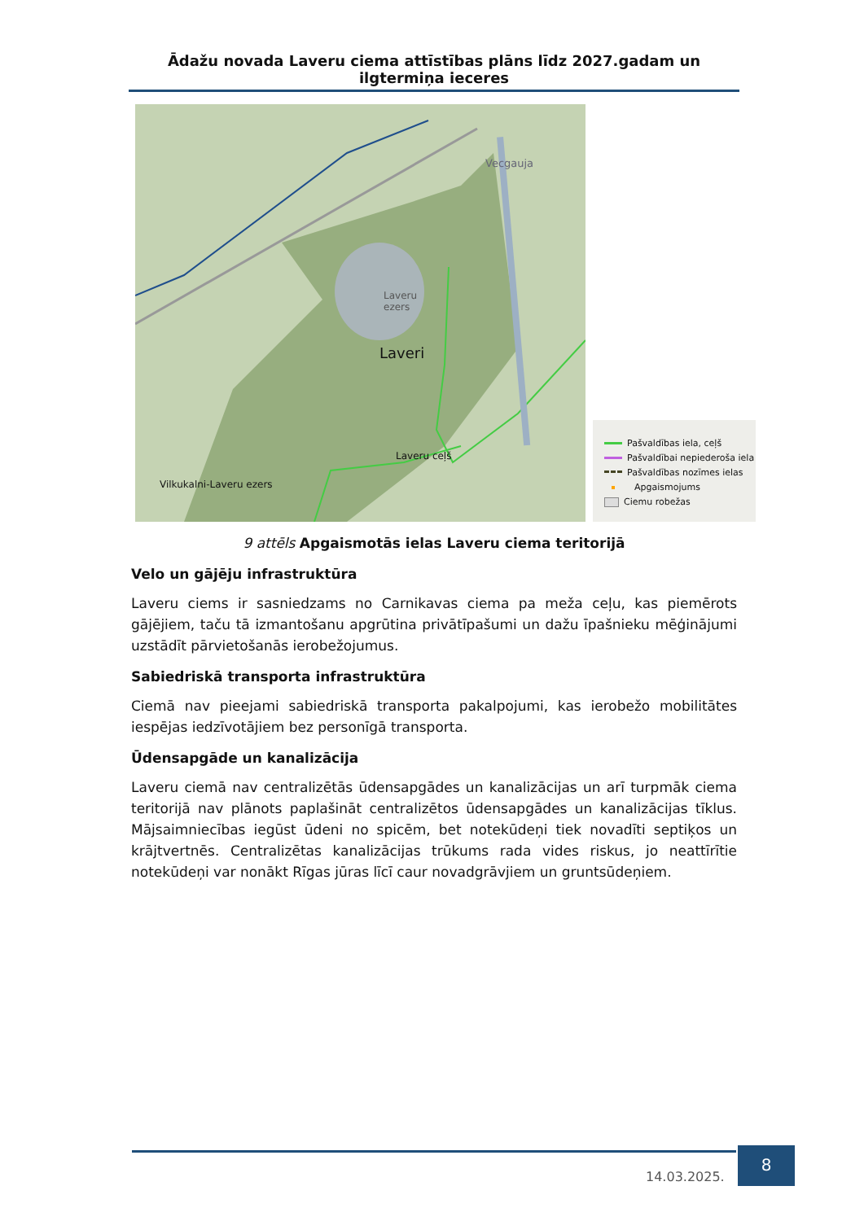Ādažu novada Laveru ciema attīstības plāns līdz 2027.gadam un ilgtermiņa ieceres
Laveru
ezers
Laveri
Vecgauja
Laveru ceļš
Vilkukalni-Laveru ezers
Pašvaldības iela, ceļš
Pašvaldībai nepiederoša iela
Pašvaldības nozīmes ielas
Apgaismojums
Ciemu robežas
9 attēls Apgaismotās ielas Laveru ciema teritorijā
Velo un gājēju infrastruktūra
Laveru ciems ir sasniedzams no Carnikavas ciema pa meža ceļu, kas piemērots gājējiem, taču tā izmantošanu apgrūtina privātīpašumi un dažu īpašnieku mēģinājumi uzstādīt pārvietošanās ierobežojumus.
Sabiedriskā transporta infrastruktūra
Ciemā nav pieejami sabiedriskā transporta pakalpojumi, kas ierobežo mobilitātes iespējas iedzīvotājiem bez personīgā transporta.
Ūdensapgāde un kanalizācija
Laveru ciemā nav centralizētās ūdensapgādes un kanalizācijas un arī turpmāk ciema teritorijā nav plānots paplašināt centralizētos ūdensapgādes un kanalizācijas tīklus. Mājsaimniecības iegūst ūdeni no spicēm, bet notekūdeņi tiek novadīti septiķos un krājtvertnēs. Centralizētas kanalizācijas trūkums rada vides riskus, jo neattīrītie notekūdeņi var nonākt Rīgas jūras līcī caur novadgrāvjiem un gruntsūdeņiem.
14.03.2025.
8